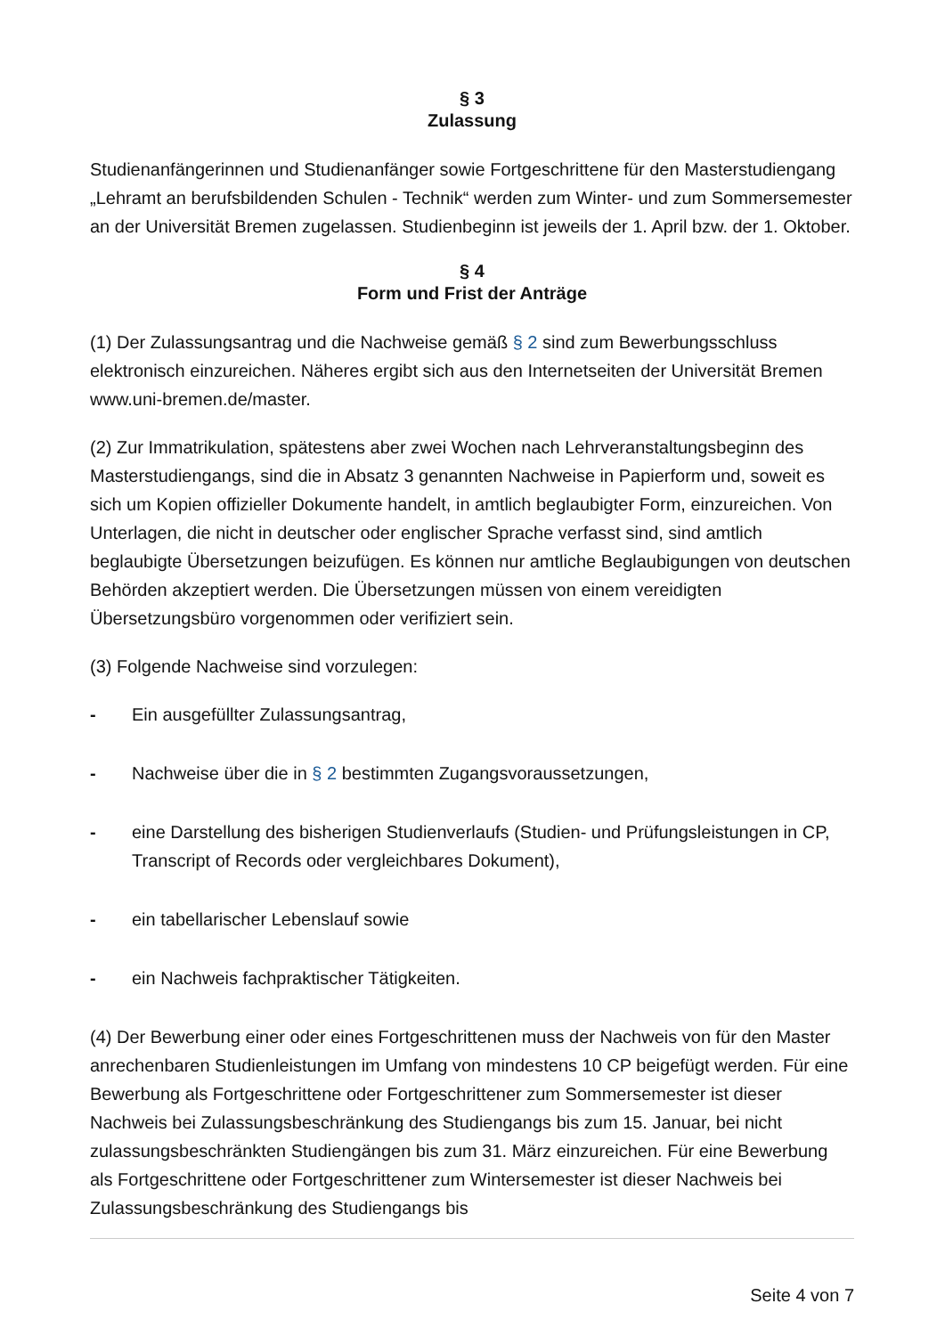§ 3
Zulassung
Studienanfängerinnen und Studienanfänger sowie Fortgeschrittene für den Masterstudiengang „Lehramt an berufsbildenden Schulen - Technik“ werden zum Winter- und zum Sommersemester an der Universität Bremen zugelassen. Studienbeginn ist jeweils der 1. April bzw. der 1. Oktober.
§ 4
Form und Frist der Anträge
(1) Der Zulassungsantrag und die Nachweise gemäß § 2 sind zum Bewerbungsschluss elektronisch einzureichen. Näheres ergibt sich aus den Internetseiten der Universität Bremen www.uni-bremen.de/master.
(2) Zur Immatrikulation, spätestens aber zwei Wochen nach Lehrveranstaltungsbeginn des Masterstudiengangs, sind die in Absatz 3 genannten Nachweise in Papierform und, soweit es sich um Kopien offizieller Dokumente handelt, in amtlich beglaubigter Form, einzureichen. Von Unterlagen, die nicht in deutscher oder englischer Sprache verfasst sind, sind amtlich beglaubigte Übersetzungen beizufügen. Es können nur amtliche Beglaubigungen von deutschen Behörden akzeptiert werden. Die Übersetzungen müssen von einem vereidigten Übersetzungsbüro vorgenommen oder verifiziert sein.
(3) Folgende Nachweise sind vorzulegen:
- Ein ausgefüllter Zulassungsantrag,
- Nachweise über die in § 2 bestimmten Zugangsvoraussetzungen,
- eine Darstellung des bisherigen Studienverlaufs (Studien- und Prüfungsleistungen in CP, Transcript of Records oder vergleichbares Dokument),
- ein tabellarischer Lebenslauf sowie
- ein Nachweis fachpraktischer Tätigkeiten.
(4) Der Bewerbung einer oder eines Fortgeschrittenen muss der Nachweis von für den Master anrechenbaren Studienleistungen im Umfang von mindestens 10 CP beigefügt werden. Für eine Bewerbung als Fortgeschrittene oder Fortgeschrittener zum Sommersemester ist dieser Nachweis bei Zulassungsbeschränkung des Studiengangs bis zum 15. Januar, bei nicht zulassungsbeschränkten Studiengängen bis zum 31. März einzureichen. Für eine Bewerbung als Fortgeschrittene oder Fortgeschrittener zum Wintersemester ist dieser Nachweis bei Zulassungsbeschränkung des Studiengangs bis
Seite 4 von 7